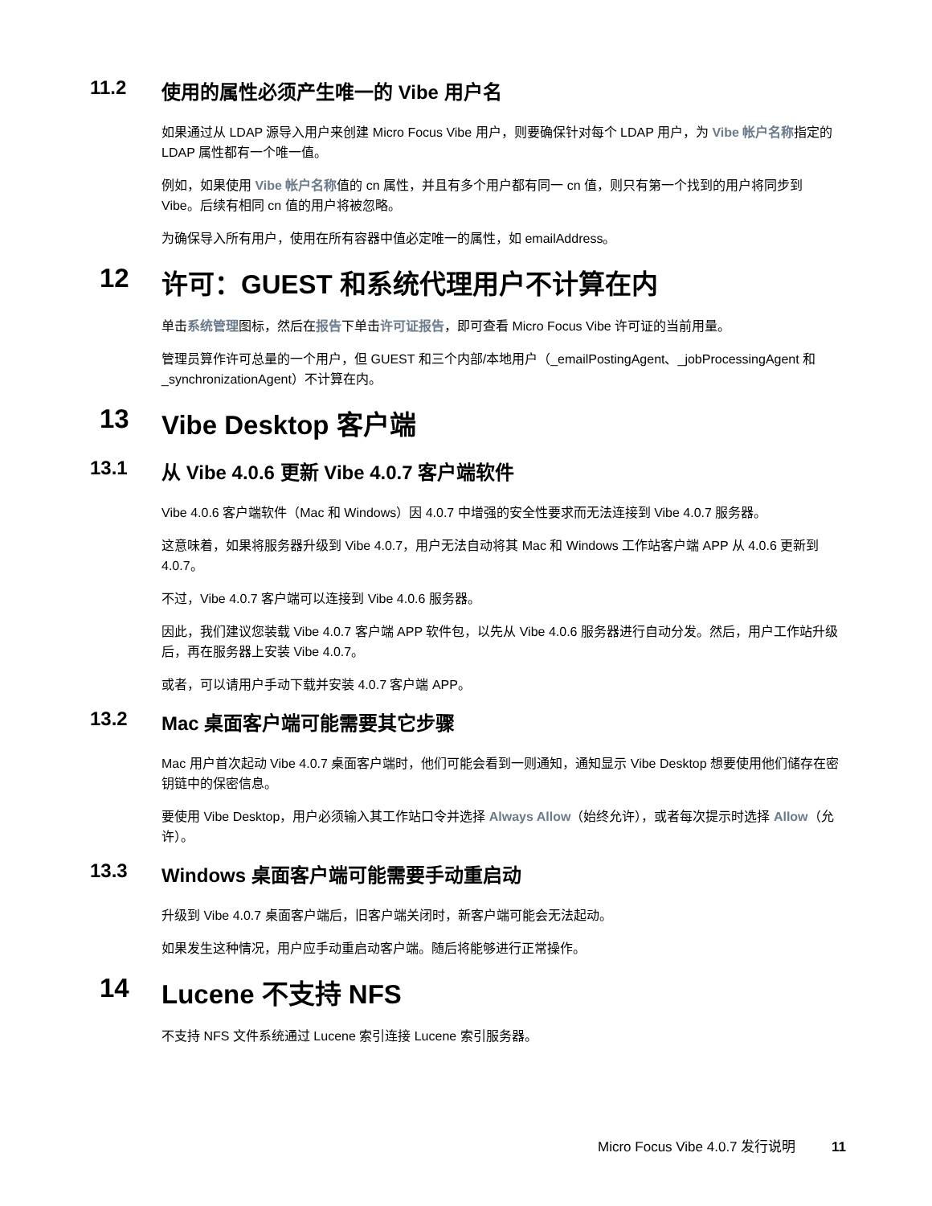11.2 使用的属性必须产生唯一的 Vibe 用户名
如果通过从 LDAP 源导入用户来创建 Micro Focus Vibe 用户，则要确保针对每个 LDAP 用户，为 Vibe 帐户名称指定的 LDAP 属性都有一个唯一值。
例如，如果使用 Vibe 帐户名称值的 cn 属性，并且有多个用户都有同一 cn 值，则只有第一个找到的用户将同步到 Vibe。后续有相同 cn 值的用户将被忽略。
为确保导入所有用户，使用在所有容器中值必定唯一的属性，如 emailAddress。
12 许可：GUEST 和系统代理用户不计算在内
单击系统管理图标，然后在报告下单击许可证报告，即可查看 Micro Focus Vibe 许可证的当前用量。
管理员算作许可总量的一个用户，但 GUEST 和三个内部/本地用户（_emailPostingAgent、_jobProcessingAgent 和 _synchronizationAgent）不计算在内。
13 Vibe Desktop 客户端
13.1 从 Vibe 4.0.6 更新 Vibe 4.0.7 客户端软件
Vibe 4.0.6 客户端软件（Mac 和 Windows）因 4.0.7 中增强的安全性要求而无法连接到 Vibe 4.0.7 服务器。
这意味着，如果将服务器升级到 Vibe 4.0.7，用户无法自动将其 Mac 和 Windows 工作站客户端 APP 从 4.0.6 更新到 4.0.7。
不过，Vibe 4.0.7 客户端可以连接到 Vibe 4.0.6 服务器。
因此，我们建议您装载 Vibe 4.0.7 客户端 APP 软件包，以先从 Vibe 4.0.6 服务器进行自动分发。然后，用户工作站升级后，再在服务器上安装 Vibe 4.0.7。
或者，可以请用户手动下载并安装 4.0.7 客户端 APP。
13.2 Mac 桌面客户端可能需要其它步骤
Mac 用户首次起动 Vibe 4.0.7 桌面客户端时，他们可能会看到一则通知，通知显示 Vibe Desktop 想要使用他们储存在密钥链中的保密信息。
要使用 Vibe Desktop，用户必须输入其工作站口令并选择 Always Allow（始终允许），或者每次提示时选择 Allow（允许）。
13.3 Windows 桌面客户端可能需要手动重启动
升级到 Vibe 4.0.7 桌面客户端后，旧客户端关闭时，新客户端可能会无法起动。
如果发生这种情况，用户应手动重启动客户端。随后将能够进行正常操作。
14 Lucene 不支持 NFS
不支持 NFS 文件系统通过 Lucene 索引连接 Lucene 索引服务器。
Micro Focus Vibe 4.0.7 发行说明 11